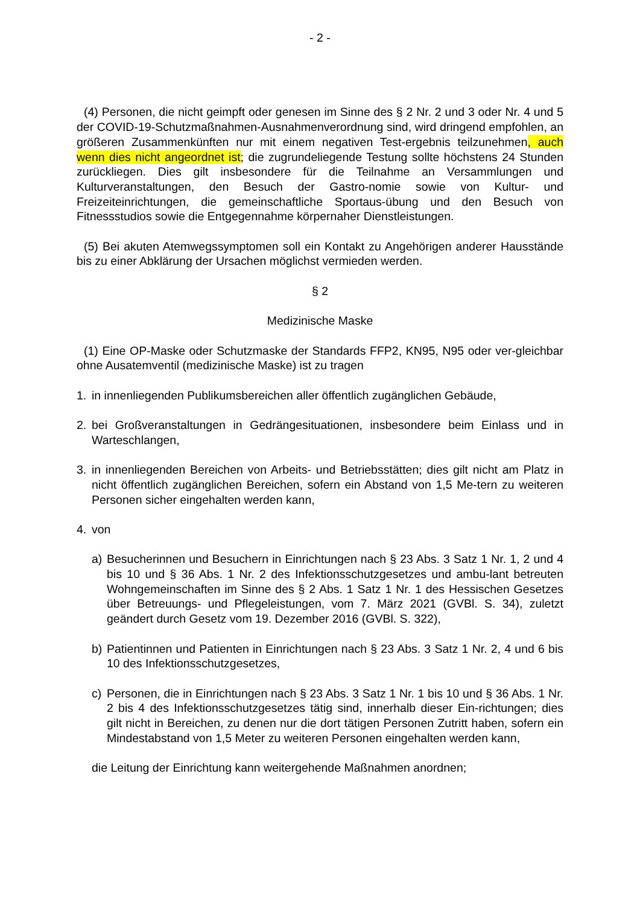- 2 -
(4) Personen, die nicht geimpft oder genesen im Sinne des § 2 Nr. 2 und 3 oder Nr. 4 und 5 der COVID-19-Schutzmaßnahmen-Ausnahmenverordnung sind, wird dringend empfohlen, an größeren Zusammenkünften nur mit einem negativen Test-ergebnis teilzunehmen, auch wenn dies nicht angeordnet ist; die zugrundeliegende Testung sollte höchstens 24 Stunden zurückliegen. Dies gilt insbesondere für die Teilnahme an Versammlungen und Kulturveranstaltungen, den Besuch der Gastro-nomie sowie von Kultur- und Freizeiteinrichtungen, die gemeinschaftliche Sportaus-übung und den Besuch von Fitnessstudios sowie die Entgegennahme körpernaher Dienstleistungen.
(5) Bei akuten Atemwegssymptomen soll ein Kontakt zu Angehörigen anderer Hausstände bis zu einer Abklärung der Ursachen möglichst vermieden werden.
§ 2
Medizinische Maske
(1) Eine OP-Maske oder Schutzmaske der Standards FFP2, KN95, N95 oder ver-gleichbar ohne Ausatemventil (medizinische Maske) ist zu tragen
1. in innenliegenden Publikumsbereichen aller öffentlich zugänglichen Gebäude,
2. bei Großveranstaltungen in Gedrängesituationen, insbesondere beim Einlass und in Warteschlangen,
3. in innenliegenden Bereichen von Arbeits- und Betriebsstätten; dies gilt nicht am Platz in nicht öffentlich zugänglichen Bereichen, sofern ein Abstand von 1,5 Me-tern zu weiteren Personen sicher eingehalten werden kann,
4. von
a) Besucherinnen und Besuchern in Einrichtungen nach § 23 Abs. 3 Satz 1 Nr. 1, 2 und 4 bis 10 und § 36 Abs. 1 Nr. 2 des Infektionsschutzgesetzes und ambu-lant betreuten Wohngemeinschaften im Sinne des § 2 Abs. 1 Satz 1 Nr. 1 des Hessischen Gesetzes über Betreuungs- und Pflegeleistungen, vom 7. März 2021 (GVBl. S. 34), zuletzt geändert durch Gesetz vom 19. Dezember 2016 (GVBl. S. 322),
b) Patientinnen und Patienten in Einrichtungen nach § 23 Abs. 3 Satz 1 Nr. 2, 4 und 6 bis 10 des Infektionsschutzgesetzes,
c) Personen, die in Einrichtungen nach § 23 Abs. 3 Satz 1 Nr. 1 bis 10 und § 36 Abs. 1 Nr. 2 bis 4 des Infektionsschutzgesetzes tätig sind, innerhalb dieser Ein-richtungen; dies gilt nicht in Bereichen, zu denen nur die dort tätigen Personen Zutritt haben, sofern ein Mindestabstand von 1,5 Meter zu weiteren Personen eingehalten werden kann,
die Leitung der Einrichtung kann weitergehende Maßnahmen anordnen;